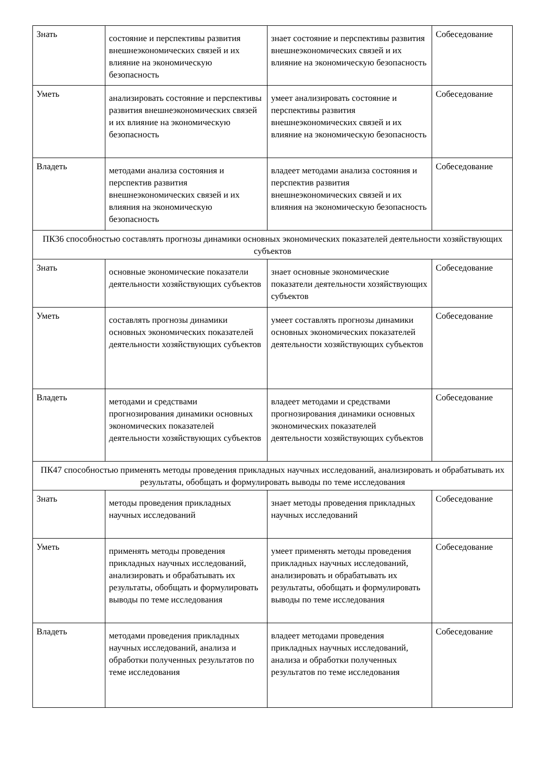| Знать | состояние и перспективы развития внешнеэкономических связей и их влияние на экономическую безопасность | знает состояние и перспективы развития внешнеэкономических связей и их влияние на экономическую безопасность | Собеседование |
| Уметь | анализировать состояние и перспективы развития внешнеэкономических связей и их влияние на экономическую безопасность | умеет анализировать состояние и перспективы развития внешнеэкономических связей и их влияние на экономическую безопасность | Собеседование |
| Владеть | методами анализа состояния и перспектив развития внешнеэкономических связей и их влияния на экономическую безопасность | владеет методами анализа состояния и перспектив развития внешнеэкономических связей и их влияния на экономическую безопасность | Собеседование |
| ПК36 способностью составлять прогнозы динамики основных экономических показателей деятельности хозяйствующих субъектов | | | |
| Знать | основные экономические показатели деятельности хозяйствующих субъектов | знает основные экономические показатели деятельности хозяйствующих субъектов | Собеседование |
| Уметь | составлять прогнозы динамики основных экономических показателей деятельности хозяйствующих субъектов | умеет составлять прогнозы динамики основных экономических показателей деятельности хозяйствующих субъектов | Собеседование |
| Владеть | методами и средствами прогнозирования динамики основных экономических показателей деятельности хозяйствующих субъектов | владеет методами и средствами прогнозирования динамики основных экономических показателей деятельности хозяйствующих субъектов | Собеседование |
| ПК47 способностью применять методы проведения прикладных научных исследований, анализировать и обрабатывать их результаты, обобщать и формулировать выводы по теме исследования | | | |
| Знать | методы проведения прикладных научных исследований | знает методы проведения прикладных научных исследований | Собеседование |
| Уметь | применять методы проведения прикладных научных исследований, анализировать и обрабатывать их результаты, обобщать и формулировать выводы по теме исследования | умеет применять методы проведения прикладных научных исследований, анализировать и обрабатывать их результаты, обобщать и формулировать выводы по теме исследования | Собеседование |
| Владеть | методами проведения прикладных научных исследований, анализа и обработки полученных результатов по теме исследования | владеет методами проведения прикладных научных исследований, анализа и обработки полученных результатов по теме исследования | Собеседование |